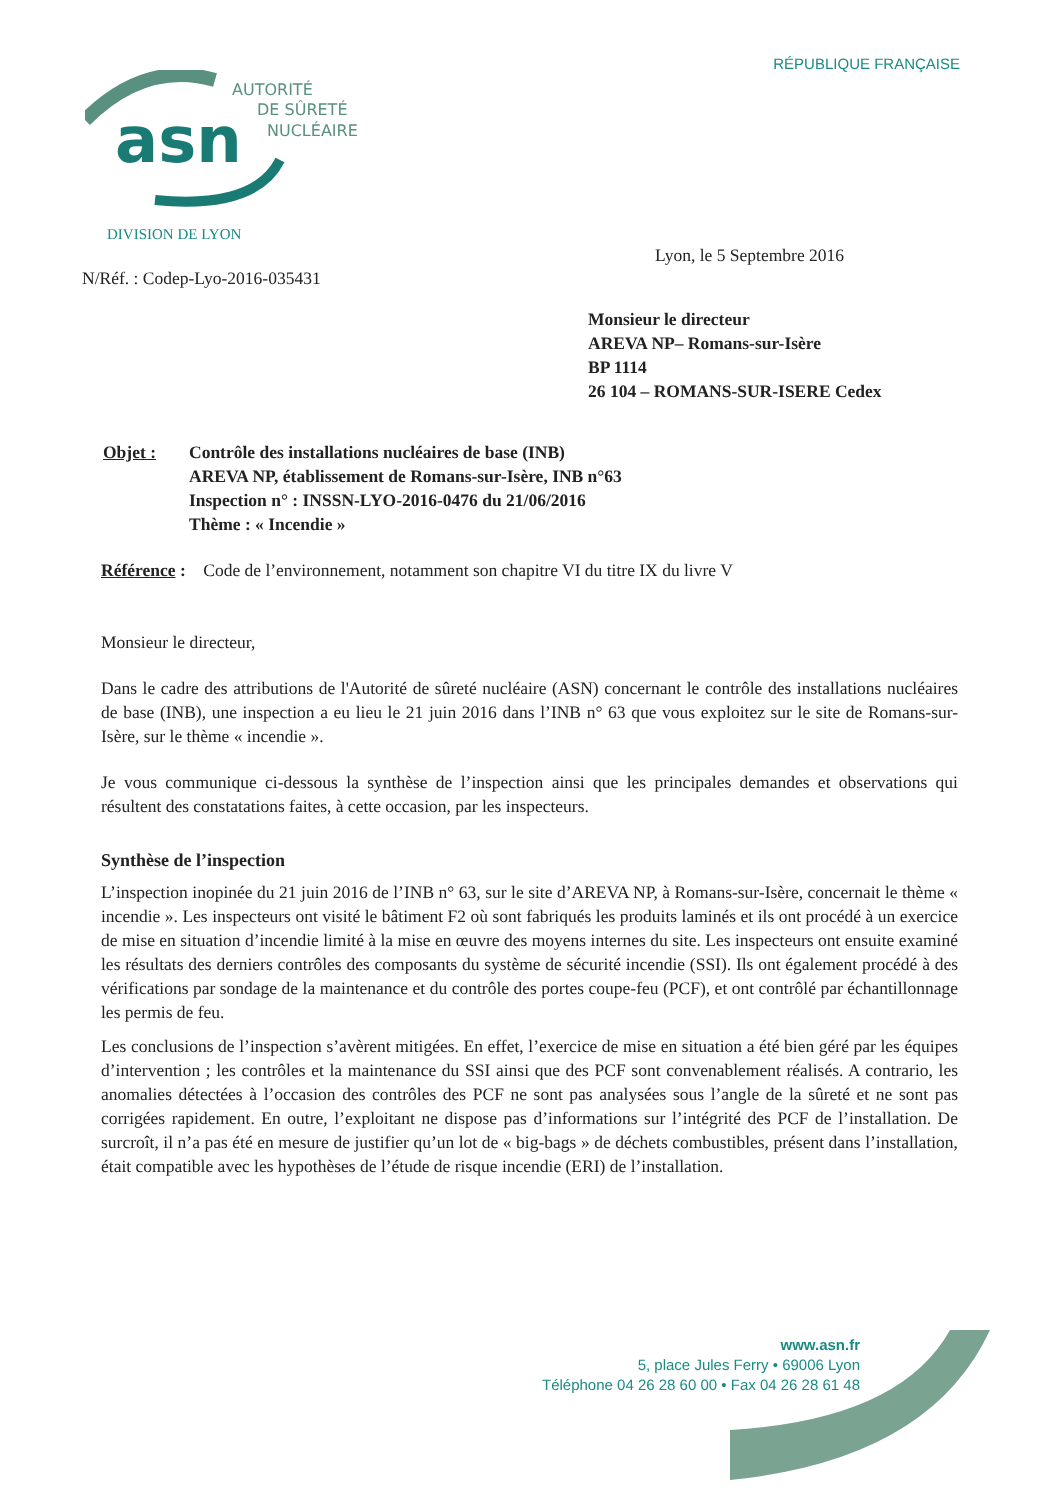RÉPUBLIQUE FRANÇAISE
asn
AUTORITÉ
DE SÛRETÉ
NUCLÉAIRE
DIVISION DE LYON
Lyon, le 5 Septembre 2016
N/Réf. : Codep-Lyo-2016-035431
Monsieur le directeur
AREVA NP– Romans-sur-Isère
BP 1114
26 104 – ROMANS-SUR-ISERE Cedex
Objet : Contrôle des installations nucléaires de base (INB)
AREVA NP, établissement de Romans-sur-Isère, INB n°63
Inspection n° : INSSN-LYO-2016-0476 du 21/06/2016
Thème : « Incendie »
Référence : Code de l’environnement, notamment son chapitre VI du titre IX du livre V
Monsieur le directeur,
Dans le cadre des attributions de l'Autorité de sûreté nucléaire (ASN) concernant le contrôle des installations nucléaires de base (INB), une inspection a eu lieu le 21 juin 2016 dans l’INB n° 63 que vous exploitez sur le site de Romans-sur-Isère, sur le thème « incendie ».
Je vous communique ci-dessous la synthèse de l’inspection ainsi que les principales demandes et observations qui résultent des constatations faites, à cette occasion, par les inspecteurs.
Synthèse de l’inspection
L’inspection inopinée du 21 juin 2016 de l’INB n° 63, sur le site d’AREVA NP, à Romans-sur-Isère, concernait le thème « incendie ». Les inspecteurs ont visité le bâtiment F2 où sont fabriqués les produits laminés et ils ont procédé à un exercice de mise en situation d’incendie limité à la mise en œuvre des moyens internes du site. Les inspecteurs ont ensuite examiné les résultats des derniers contrôles des composants du système de sécurité incendie (SSI). Ils ont également procédé à des vérifications par sondage de la maintenance et du contrôle des portes coupe-feu (PCF), et ont contrôlé par échantillonnage les permis de feu.
Les conclusions de l’inspection s’avèrent mitigées. En effet, l’exercice de mise en situation a été bien géré par les équipes d’intervention ; les contrôles et la maintenance du SSI ainsi que des PCF sont convenablement réalisés. A contrario, les anomalies détectées à l’occasion des contrôles des PCF ne sont pas analysées sous l’angle de la sûreté et ne sont pas corrigées rapidement. En outre, l’exploitant ne dispose pas d’informations sur l’intégrité des PCF de l’installation. De surcroît, il n’a pas été en mesure de justifier qu’un lot de « big-bags » de déchets combustibles, présent dans l’installation, était compatible avec les hypothèses de l’étude de risque incendie (ERI) de l’installation.
www.asn.fr
5, place Jules Ferry • 69006 Lyon
Téléphone 04 26 28 60 00 • Fax 04 26 28 61 48